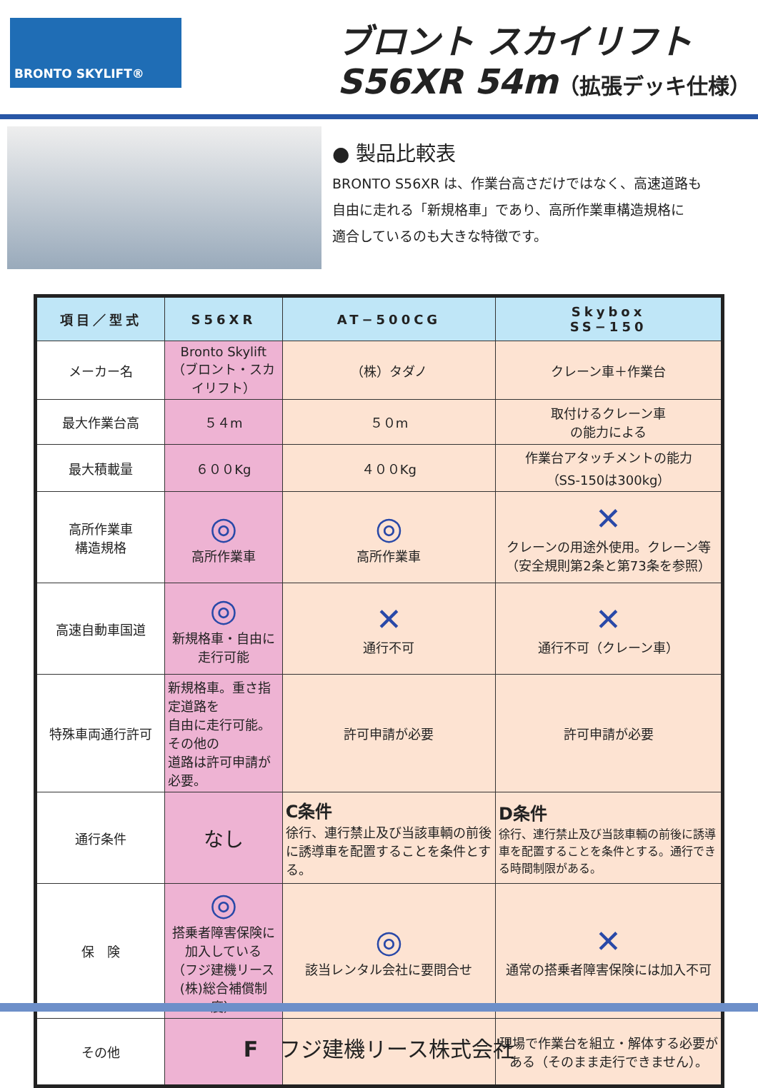BRONTO SKYLIFT®
ブロント スカイリフト
S56XR 54m（拡張デッキ仕様）
● 製品比較表
BRONTO S56XR は、作業台高さだけではなく、高速道路も
自由に走れる「新規格車」であり、高所作業車構造規格に
適合しているのも大きな特徴です。
| 項目／型式 | S56XR | AT−500CG | Skybox SS−150 |
| --- | --- | --- | --- |
| メーカー名 | Bronto Skylift （ブロント・スカイリフト） | （株）タダノ | クレーン車＋作業台 |
| 最大作業台高 | ５４m | ５０m | 取付けるクレーン車 の能力による |
| 最大積載量 | ６００Kg | ４００Kg | 作業台アタッチメントの能力 （SS-150は300kg） |
| 高所作業車 構造規格 | ◎ 高所作業車 | ◎ 高所作業車 | ✕ クレーンの用途外使用。クレーン等 （安全規則第2条と第73条を参照） |
| 高速自動車国道 | ◎ 新規格車・自由に走行可能 | ✕ 通行不可 | ✕ 通行不可（クレーン車） |
| 特殊車両通行許可 | 新規格車。重さ指定道路を 自由に走行可能。その他の 道路は許可申請が必要。 | 許可申請が必要 | 許可申請が必要 |
| 通行条件 | なし | C条件 徐行、連行禁止及び当該車輌の前後に誘導車を配置することを条件とする。 | D条件 徐行、連行禁止及び当該車輌の前後に誘導車を配置することを条件とする。通行できる時間制限がある。 |
| 保 険 | ◎ 搭乗者障害保険に加入している （フジ建機リース(株)総合補償制度） | ◎ 該当レンタル会社に要問合せ | ✕ 通常の搭乗者障害保険には加入不可 |
| その他 | | | 現場で作業台を組立・解体する必要がある（そのまま走行できません）。 |
F　フジ建機リース株式会社